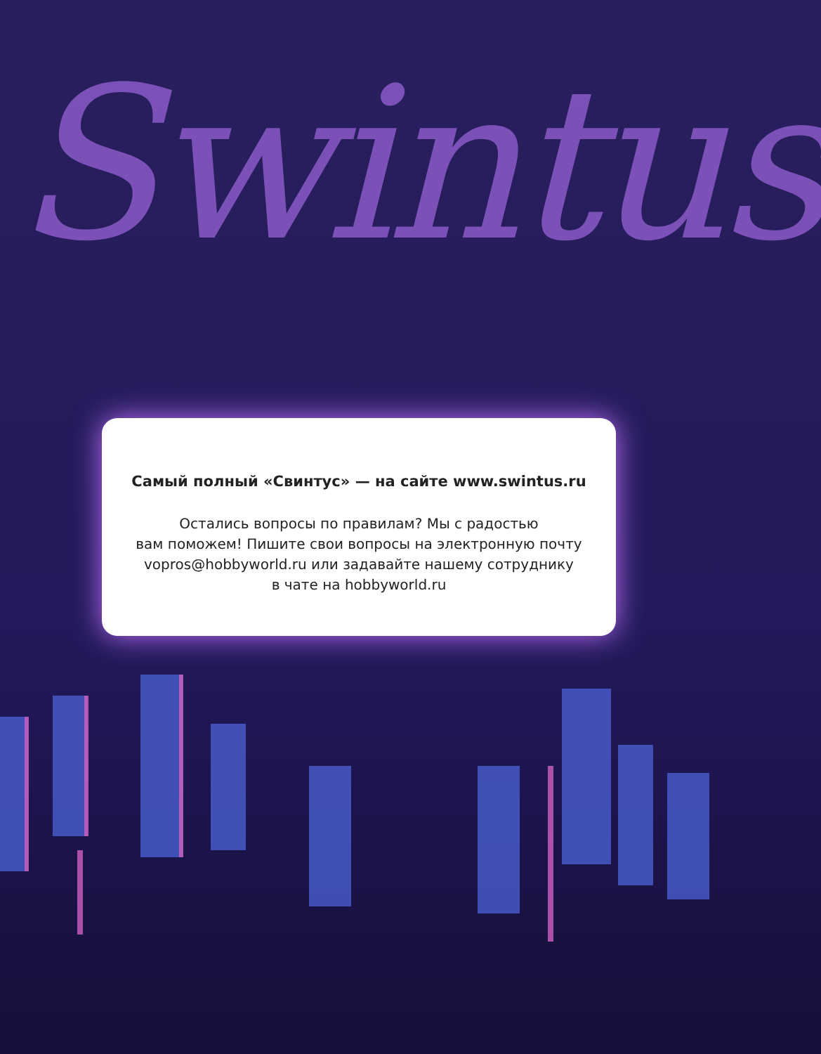Swintus
Самый полный «Свинтус» — на сайте www.swintus.ru
Остались вопросы по правилам? Мы с радостью
вам поможем! Пишите свои вопросы на электронную почту
vopros@hobbyworld.ru или задавайте нашему сотруднику
в чате на hobbyworld.ru